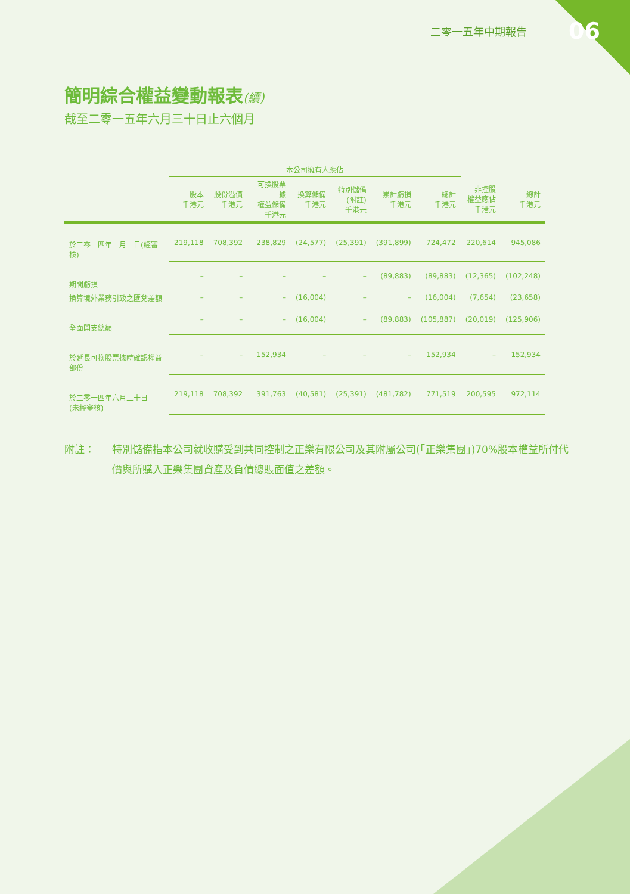二零一五年中期報告 06
簡明綜合權益變動報表(續)
截至二零一五年六月三十日止六個月
| | 本公司擁有人應佔 | | | | | | | | |
| --- | --- | --- | --- | --- | --- | --- | --- | --- | --- |
| | 股本 千港元 | 股份溢價 千港元 | 可換股票據 權益儲備 千港元 | 換算儲備 千港元 | 特別儲備 (附註) 千港元 | 累計虧損 千港元 | 總計 千港元 | 非控股 權益應佔 千港元 | 總計 千港元 |
| 於二零一四年一月一日(經審核) | 219,118 | 708,392 | 238,829 | (24,577) | (25,391) | (391,899) | 724,472 | 220,614 | 945,086 |
| 期間虧損 | – | – | – | – | – | (89,883) | (89,883) | (12,365) | (102,248) |
| 換算境外業務引致之匯兌差額 | – | – | – | (16,004) | – | – | (16,004) | (7,654) | (23,658) |
| 全面開支總額 | – | – | – | (16,004) | – | (89,883) | (105,887) | (20,019) | (125,906) |
| 於延長可換股票據時確認權益部份 | – | – | 152,934 | – | – | – | 152,934 | – | 152,934 |
| 於二零一四年六月三十日 (未經審核) | 219,118 | 708,392 | 391,763 | (40,581) | (25,391) | (481,782) | 771,519 | 200,595 | 972,114 |
附註： 特別儲備指本公司就收購受到共同控制之正樂有限公司及其附屬公司(「正樂集團」)70%股本權益所付代價與所購入正樂集團資產及負債總賬面值之差額。